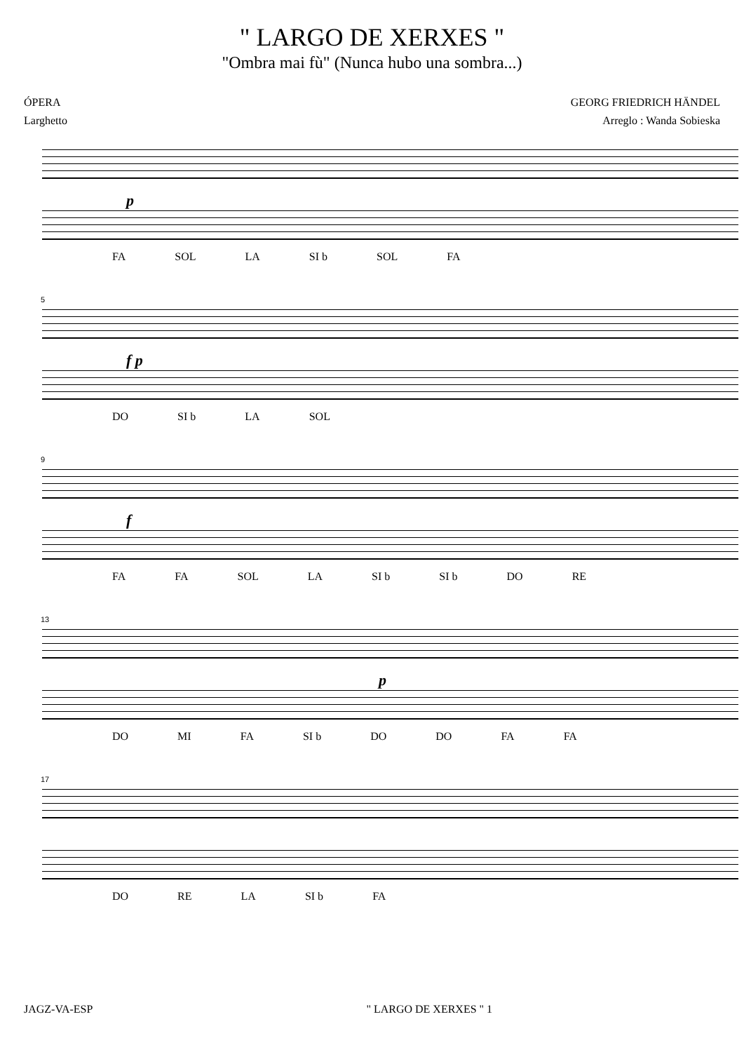" LARGO DE XERXES "
"Ombra mai fù" (Nunca hubo una sombra...)
ÓPERA
Larghetto
GEORG FRIEDRICH HÄNDEL
Arreglo : Wanda Sobieska
p
FA SOL LA SI b SOL FA
5
f p
DO SI b LA SOL
9
f
FA FA SOL LA SI b SI b DO RE
13
p
DO MI FA SI b DO DO FA FA
17
DO RE LA SI b FA
JAGZ-VA-ESP " LARGO DE XERXES " 1